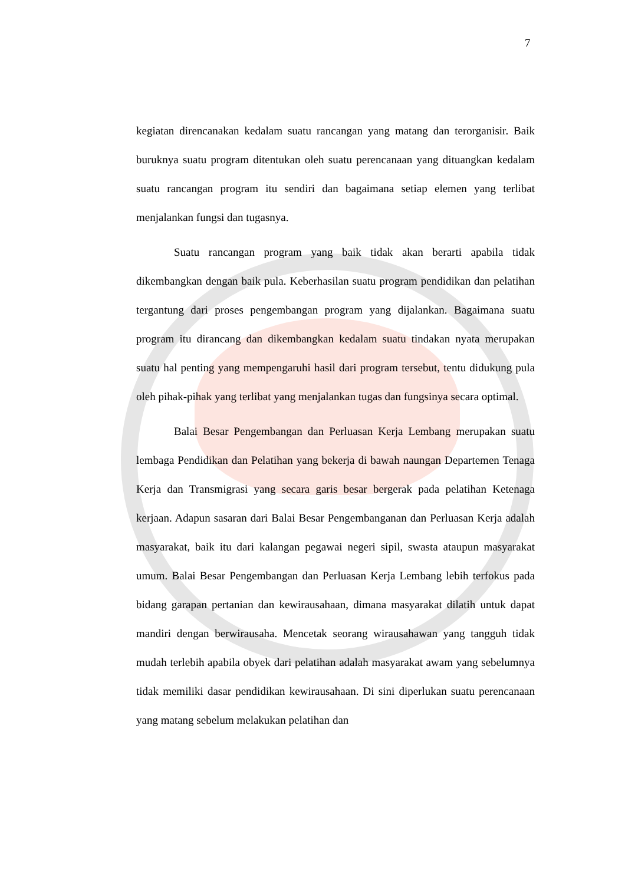7
kegiatan direncanakan kedalam suatu rancangan yang matang dan terorganisir. Baik buruknya suatu program ditentukan oleh suatu perencanaan yang dituangkan kedalam suatu rancangan program itu sendiri dan bagaimana setiap elemen yang terlibat menjalankan fungsi dan tugasnya.
Suatu rancangan program yang baik tidak akan berarti apabila tidak dikembangkan dengan baik pula. Keberhasilan suatu program pendidikan dan pelatihan tergantung dari proses pengembangan program yang dijalankan. Bagaimana suatu program itu dirancang dan dikembangkan kedalam suatu tindakan nyata merupakan suatu hal penting yang mempengaruhi hasil dari program tersebut, tentu didukung pula oleh pihak-pihak yang terlibat yang menjalankan tugas dan fungsinya secara optimal.
Balai Besar Pengembangan dan Perluasan Kerja Lembang merupakan suatu lembaga Pendidikan dan Pelatihan yang bekerja di bawah naungan Departemen Tenaga Kerja dan Transmigrasi yang secara garis besar bergerak pada pelatihan Ketenaga kerjaan. Adapun sasaran dari Balai Besar Pengembanganan dan Perluasan Kerja adalah masyarakat, baik itu dari kalangan pegawai negeri sipil, swasta ataupun masyarakat umum. Balai Besar Pengembangan dan Perluasan Kerja Lembang lebih terfokus pada bidang garapan pertanian dan kewirausahaan, dimana masyarakat dilatih untuk dapat mandiri dengan berwirausaha. Mencetak seorang wirausahawan yang tangguh tidak mudah terlebih apabila obyek dari pelatihan adalah masyarakat awam yang sebelumnya tidak memiliki dasar pendidikan kewirausahaan. Di sini diperlukan suatu perencanaan yang matang sebelum melakukan pelatihan dan